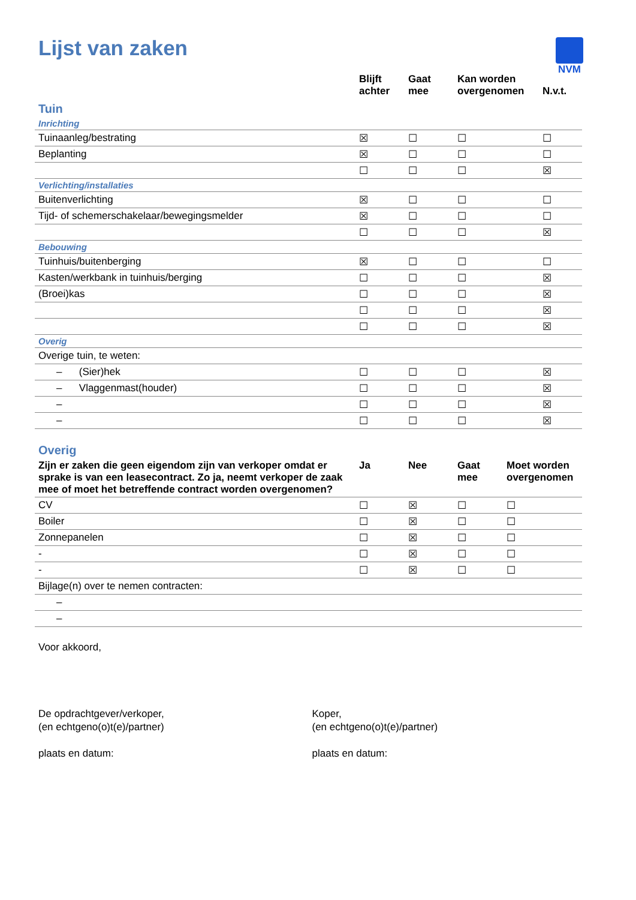NVM
Lijst van zaken
| | Blijft achter | Gaat mee | Kan worden overgenomen | N.v.t. |
| --- | --- | --- | --- | --- |
| Tuin | | | | |
| Inrichting | | | | |
| Tuinaanleg/bestrating | ☒ | ☐ | ☐ | ☐ |
| Beplanting | ☒ | ☐ | ☐ | ☐ |
| | ☐ | ☐ | ☐ | ☒ |
| Verlichting/installaties | | | | |
| Buitenverlichting | ☒ | ☐ | ☐ | ☐ |
| Tijd- of schemerschakelaar/bewegingsmelder | ☒ | ☐ | ☐ | ☐ |
| | ☐ | ☐ | ☐ | ☒ |
| Bebouwing | | | | |
| Tuinhuis/buitenberging | ☒ | ☐ | ☐ | ☐ |
| Kasten/werkbank in tuinhuis/berging | ☐ | ☐ | ☐ | ☒ |
| (Broei)kas | ☐ | ☐ | ☐ | ☒ |
| | ☐ | ☐ | ☐ | ☒ |
| | ☐ | ☐ | ☐ | ☒ |
| Overig | | | | |
| Overige tuin, te weten: | | | | |
| – (Sier)hek | ☐ | ☐ | ☐ | ☒ |
| – Vlaggenmast(houder) | ☐ | ☐ | ☐ | ☒ |
| – | ☐ | ☐ | ☐ | ☒ |
| – | ☐ | ☐ | ☐ | ☒ |
| Overig | | | | |
| Zijn er zaken die geen eigendom zijn van verkoper omdat er sprake is van een leasecontract. Zo ja, neemt verkoper de zaak mee of moet het betreffende contract worden overgenomen? | Ja | Nee | Gaat mee | Moet worden overgenomen |
| CV | ☐ | ☒ | ☐ | ☐ |
| Boiler | ☐ | ☒ | ☐ | ☐ |
| Zonnepanelen | ☐ | ☒ | ☐ | ☐ |
| - | ☐ | ☒ | ☐ | ☐ |
| - | ☐ | ☒ | ☐ | ☐ |
| Bijlage(n) over te nemen contracten: | | | | |
| – | | | | |
| – | | | | |
Voor akkoord,
De opdrachtgever/verkoper,
(en echtgeno(o)t(e)/partner)
plaats en datum:
Koper,
(en echtgeno(o)t(e)/partner)
plaats en datum: